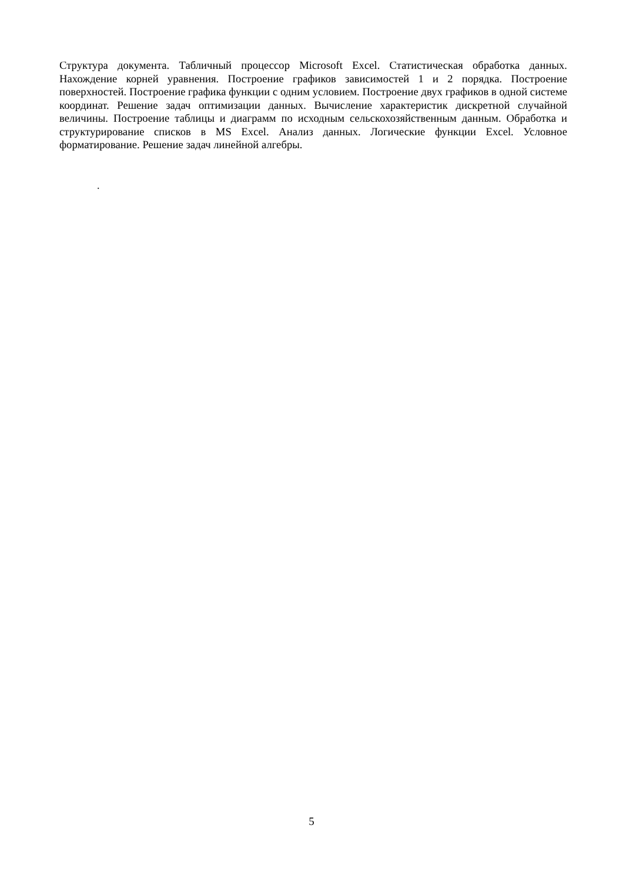Структура документа. Табличный процессор Microsoft Excel. Статистическая обработка данных. Нахождение корней уравнения. Построение графиков зависимостей 1 и 2 порядка. Построение поверхностей. Построение графика функции с одним условием. Построение двух графиков в одной системе координат. Решение задач оптимизации данных. Вычисление характеристик дискретной случайной величины. Построение таблицы и диаграмм по исходным сельскохозяйственным данным. Обработка и структурирование списков в MS Excel. Анализ данных. Логические функции Excel. Условное форматирование. Решение задач линейной алгебры.
.
5